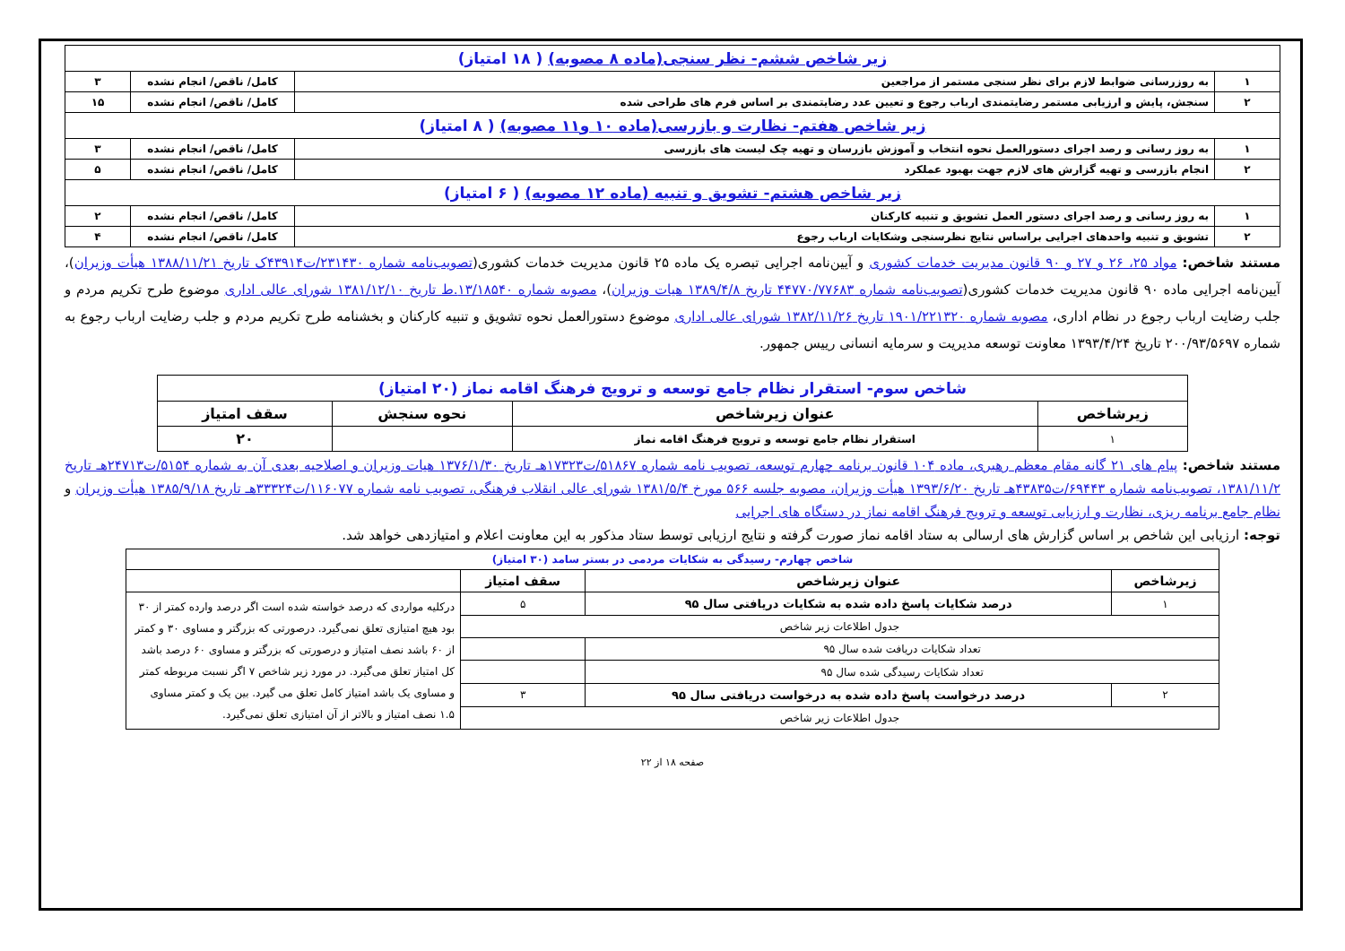| زیر شاخص ششم- نظر سنجی(ماده ۸ مصوبه) ( ۱۸ امتیاز) | | | |
| ۱ | به روزرسانی ضوابط لازم برای نظر سنجی مستمر از مراجعین | کامل/ ناقص/ انجام نشده | ۳ |
| ۲ | سنجش، پایش و ارزیابی مستمر رضایتمندی ارباب رجوع و تعیین عدد رضایتمندی بر اساس فرم های طراحی شده | کامل/ ناقص/ انجام نشده | ۱۵ |
| زیر شاخص هفتم- نظارت و بازرسی(ماده ۱۰ و۱۱ مصوبه) ( ۸ امتیاز) | | | |
| ۱ | به روز رسانی و رصد اجرای دستورالعمل نحوه انتخاب و آموزش بازرسان و تهیه چک لیست های بازرسی | کامل/ ناقص/ انجام نشده | ۳ |
| ۲ | انجام بازرسی و تهیه گزارش های لازم جهت بهبود عملکرد | کامل/ ناقص/ انجام نشده | ۵ |
| زیر شاخص هشتم- تشویق و تنبیه (ماده ۱۲ مصوبه) ( ۶ امتیاز) | | | |
| ۱ | به روز رسانی و رصد اجرای دستور العمل تشویق و تنبیه کارکنان | کامل/ ناقص/ انجام نشده | ۲ |
| ۲ | تشویق و تنبیه واحدهای اجرایی براساس نتایج نظرسنجی وشکایات ارباب رجوع | کامل/ ناقص/ انجام نشده | ۴ |
مستند شاخص: مواد ۲۵، ۲۶ و ۲۷ و ۹۰ قانون مدیریت خدمات کشوری و آیین‌نامه اجرایی تبصره یک ماده ۲۵ قانون مدیریت خدمات کشوری(تصویب‌نامه شماره ۲۳۱۴۳۰/ت۴۳۹۱۴ک تاریخ ۱۳۸۸/۱۱/۲۱ هیأت وزیران)، آیین‌نامه اجرایی ماده ۹۰ قانون مدیریت خدمات کشوری(تصویب‌نامه شماره ۴۴۷۷۰/۷۷۶۸۳ تاریخ ۱۳۸۹/۴/۸ هیات وزیران)، مصوبه شماره ۱۳/۱۸۵۴۰.ط تاریخ ۱۳۸۱/۱۲/۱۰ شورای عالی اداری موضوع طرح تکریم مردم و جلب رضایت ارباب رجوع در نظام اداری، مصوبه شماره ۱۹۰۱/۲۲۱۳۲۰ تاریخ ۱۳۸۲/۱۱/۲۶ شورای عالی اداری موضوع دستورالعمل نحوه تشویق و تنبیه کارکنان و بخشنامه طرح تکریم مردم و جلب رضایت ارباب رجوع به شماره ۲۰۰/۹۳/۵۶۹۷ تاریخ ۱۳۹۳/۴/۲۴ معاونت توسعه مدیریت و سرمایه انسانی رییس جمهور.
| شاخص سوم- استقرار نظام جامع توسعه و ترویج فرهنگ اقامه نماز (۲۰ امتیاز) | | | |
| زیرشاخص | عنوان زیرشاخص | نحوه سنجش | سقف امتیاز |
| ۱ | استقرار نظام جامع توسعه و ترویج فرهنگ اقامه نماز | | ۲۰ |
مستند شاخص: پیام های ۲۱ گانه مقام معظم رهبری، ماده ۱۰۴ قانون برنامه چهارم توسعه، تصویب نامه شماره ۵۱۸۶۷/ت۱۷۳۲۳هـ تاریخ ۱۳۷۶/۱/۳۰ هیات وزیران و اصلاحیه بعدی آن به شماره ۵۱۵۴/ت۲۴۷۱۳هـ تاریخ ۱۳۸۱/۱۱/۲، تصویب‌نامه شماره ۶۹۴۴۳/ت۴۳۸۳۵هـ تاریخ ۱۳۹۳/۶/۲۰ هیأت وزیران، مصوبه جلسه ۵۶۶ مورخ ۱۳۸۱/۵/۴ شورای عالی انقلاب فرهنگی، تصویب نامه شماره ۱۱۶۰۷۷/ت۳۳۳۲۴هـ تاریخ ۱۳۸۵/۹/۱۸ هیأت وزیران و نظام جامع برنامه ریزی، نظارت و ارزیابی توسعه و ترویج فرهنگ اقامه نماز در دستگاه های اجرایی
توجه: ارزیابی این شاخص بر اساس گزارش های ارسالی به ستاد اقامه نماز صورت گرفته و نتایج ارزیابی توسط ستاد مذکور به این معاونت اعلام و امتیازدهی خواهد شد.
| شاخص چهارم- رسیدگی به شکایات مردمی در بستر سامد (۳۰ امتیاز) | | | |
| زیرشاخص | عنوان زیرشاخص | سقف امتیاز | |
| ۱ | درصد شکایات پاسخ داده شده به شکایات دریافتی سال ۹۵ | ۵ | درکلیه مواردی که درصد خواسته شده است اگر درصد وارده کمتر از ۳۰ بود هیچ امتیازی تعلق نمی‌گیرد. درصورتی که بزرگتر و مساوی ۳۰ و کمتر از ۶۰ باشد نصف امتیاز و درصورتی که بزرگتر و مساوی ۶۰ درصد باشد کل امتیاز تعلق می‌گیرد. در مورد زیر شاخص ۷ اگر نسبت مربوطه کمتر و مساوی یک باشد امتیاز کامل تعلق می گیرد. بین یک و کمتر مساوی ۱.۵ نصف امتیاز و بالاتر از آن امتیازی تعلق نمی‌گیرد. |
| جدول اطلاعات زیر شاخص | | | |
| تعداد شکایات دریافت شده سال ۹۵ | | | |
| تعداد شکایات رسیدگی شده سال ۹۵ | | | |
| ۲ | درصد درخواست پاسخ داده شده به درخواست دریافتی سال ۹۵ | ۳ | |
| جدول اطلاعات زیر شاخص | | | |
صفحه ۱۸ از ۲۲